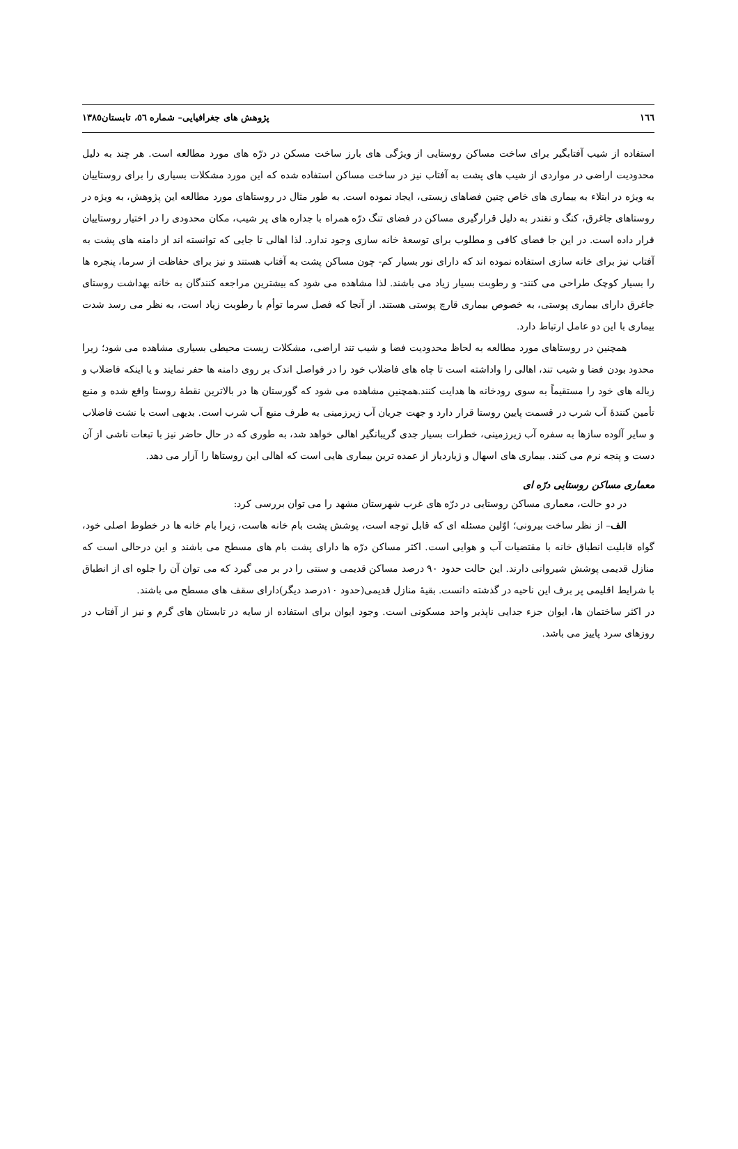١٦٦ پژوهش های جغرافیایی– شماره ٥٦، تابستان١٣٨٥
استفاده از شیب آفتابگیر برای ساخت مساکن روستایی از ویژگی های بارز ساخت مسکن در درّه های مورد مطالعه است. هر چند به دلیل محدودیت اراضی در مواردی از شیب های پشت به آفتاب نیز در ساخت مساکن استفاده شده که این مورد مشکلات بسیاری را برای روستاییان به ویژه در ابتلاء به بیماری های خاص چنین فضاهای زیستی، ایجاد نموده است. به طور مثال در روستاهای مورد مطالعه این پژوهش، به ویژه در روستاهای جاغرق، کنگ و نقندر به دلیل قرارگیری مساکن در فضای تنگ درّه همراه با جداره های پر شیب، مکان محدودی را در اختیار روستاییان قرار داده است. در این جا فضای کافی و مطلوب برای توسعهٔ خانه سازی وجود ندارد. لذا اهالی تا جایی که توانسته اند از دامنه های پشت به آفتاب نیز برای خانه سازی استفاده نموده اند که دارای نور بسیار کم- چون مساکن پشت به آفتاب هستند و نیز برای حفاظت از سرما، پنجره ها را بسیار کوچک طراحی می کنند- و رطوبت بسیار زیاد می باشند. لذا مشاهده می شود که بیشترین مراجعه کنندگان به خانه بهداشت روستای جاغرق دارای بیماری پوستی، به خصوص بیماری قارچ پوستی هستند. از آنجا که فصل سرما توأم با رطوبت زیاد است، به نظر می رسد شدت بیماری با این دو عامل ارتباط دارد.
همچنین در روستاهای مورد مطالعه به لحاظ محدودیت فضا و شیب تند اراضی، مشکلات زیست محیطی بسیاری مشاهده می شود؛ زیرا محدود بودن فضا و شیب تند، اهالی را واداشته است تا چاه های فاضلاب خود را در فواصل اندک بر روی دامنه ها حفر نمایند و یا اینکه فاضلاب و زباله های خود را مستقیماً به سوی رودخانه ها هدایت کنند.همچنین مشاهده می شود که گورستان ها در بالاترین نقطهٔ روستا واقع شده و منبع تأمین کنندهٔ آب شرب در قسمت پایین روستا قرار دارد و جهت جریان آب زیرزمینی به طرف منبع آب شرب است. بدیهی است با نشت فاضلاب و سایر آلوده سازها به سفره آب زیرزمینی، خطرات بسیار جدی گریبانگیر اهالی خواهد شد، به طوری که در حال حاضر نیز با تبعات ناشی از آن دست و پنجه نرم می کنند. بیماری های اسهال و ژیاردیاز از عمده ترین بیماری هایی است که اهالی این روستاها را آزار می دهد.
معماری مساکن روستایی درّه ای
در دو حالت، معماری مساکن روستایی در درّه های غرب شهرستان مشهد را می توان بررسی کرد:
الف– از نظر ساخت بیرونی؛ اوّلین مسئله ای که قابل توجه است، پوشش پشت بام خانه هاست، زیرا بام خانه ها در خطوط اصلی خود، گواه قابلیت انطباق خانه با مقتضیات آب و هوایی است. اکثر مساکن درّه ها دارای پشت بام های مسطح می باشند و این درحالی است که منازل قدیمی پوشش شیروانی دارند. این حالت حدود ٩٠ درصد مساکن قدیمی و سنتی را در بر می گیرد که می توان آن را جلوه ای از انطباق با شرایط اقلیمی پر برف این ناحیه در گذشته دانست. بقیهٔ منازل قدیمی(حدود ١٠درصد دیگر)دارای سقف های مسطح می باشند.
در اکثر ساختمان ها، ایوان جزء جدایی ناپذیر واحد مسکونی است. وجود ایوان برای استفاده از سایه در تابستان های گرم و نیز از آفتاب در روزهای سرد پاییز می باشد.